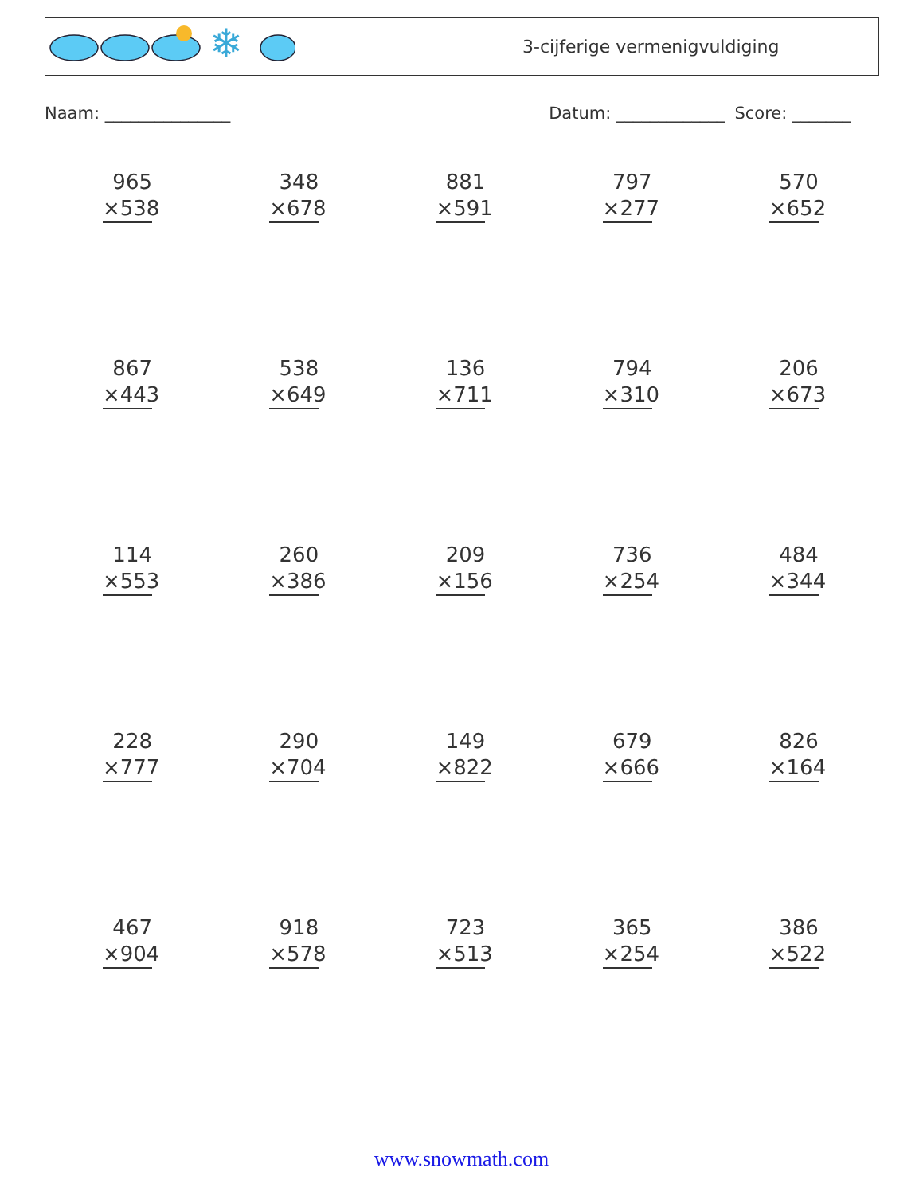❄
3-cijferige vermenigvuldiging
Naam: _______________ Datum: _____________ Score: _______
965
×538
348
×678
881
×591
797
×277
570
×652
867
×443
538
×649
136
×711
794
×310
206
×673
114
×553
260
×386
209
×156
736
×254
484
×344
228
×777
290
×704
149
×822
679
×666
826
×164
467
×904
918
×578
723
×513
365
×254
386
×522
www.snowmath.com